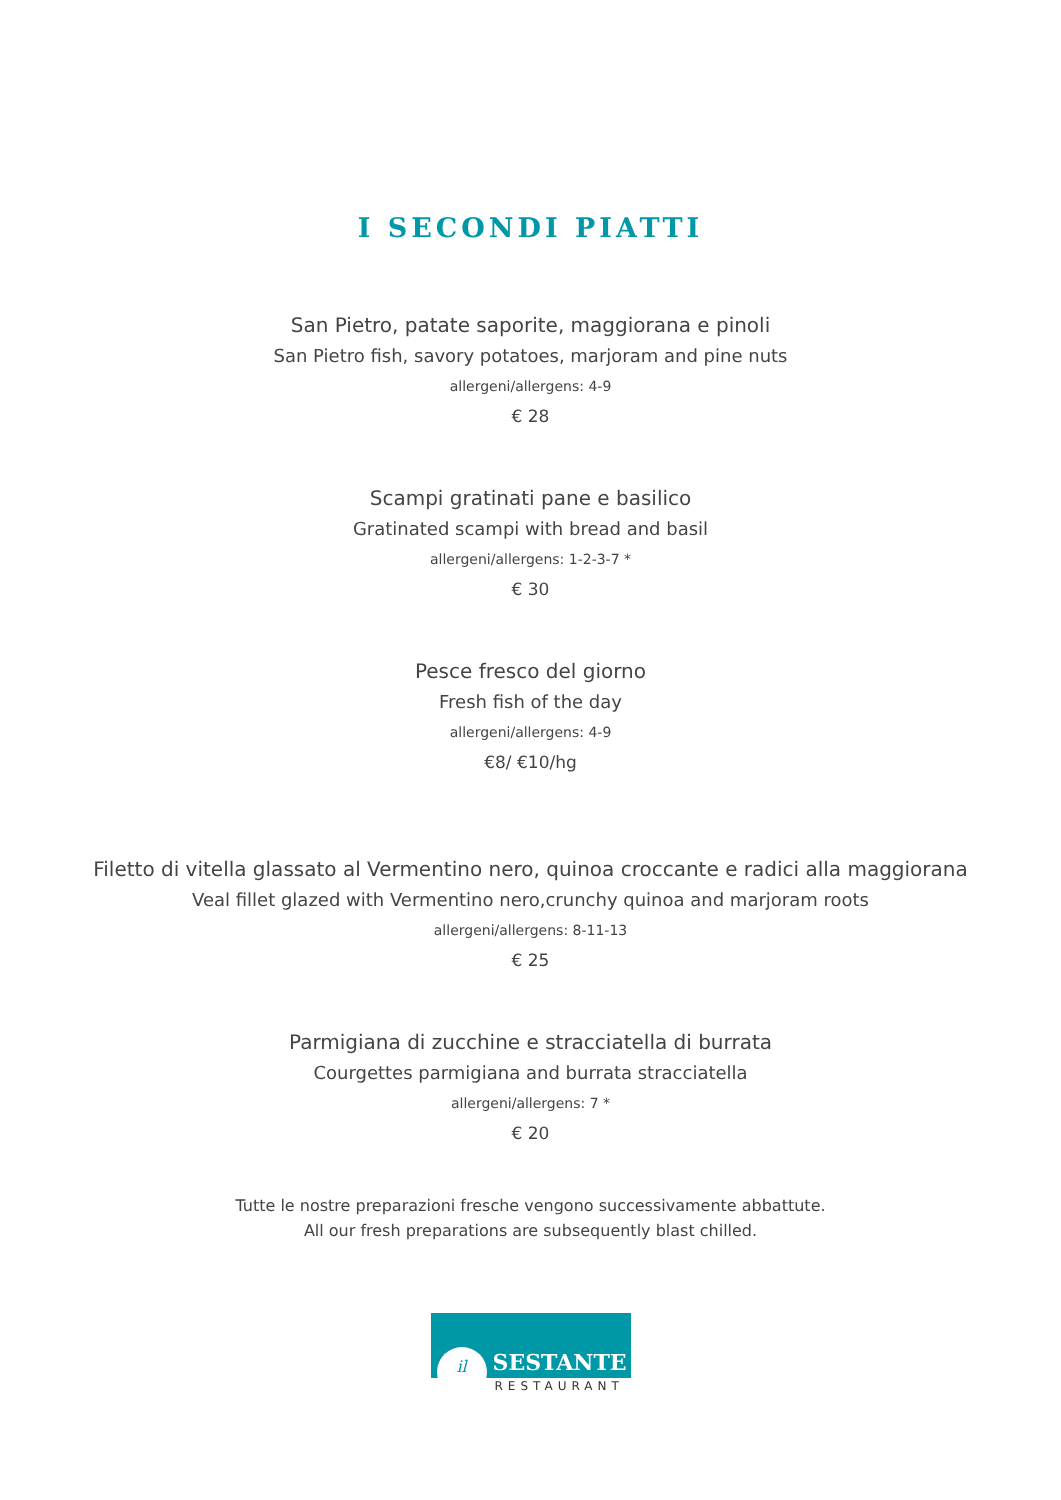I SECONDI PIATTI
San Pietro, patate saporite, maggiorana e pinoli
San Pietro fish, savory potatoes, marjoram and pine nuts
allergeni/allergens: 4-9
€ 28
Scampi gratinati pane e basilico
Gratinated scampi with bread and basil
allergeni/allergens: 1-2-3-7 *
€ 30
Pesce fresco del giorno
Fresh fish of the day
allergeni/allergens: 4-9
€8/ €10/hg
Filetto di vitella glassato al Vermentino nero, quinoa croccante e radici alla maggiorana
Veal fillet glazed with Vermentino nero,crunchy quinoa and marjoram roots
allergeni/allergens: 8-11-13
€ 25
Parmigiana di zucchine e stracciatella di burrata
Courgettes parmigiana and burrata stracciatella
allergeni/allergens: 7 *
€ 20
Tutte le nostre preparazioni fresche vengono successivamente abbattute.
All our fresh preparations are subsequently blast chilled.
il SESTANTE
RESTAURANT